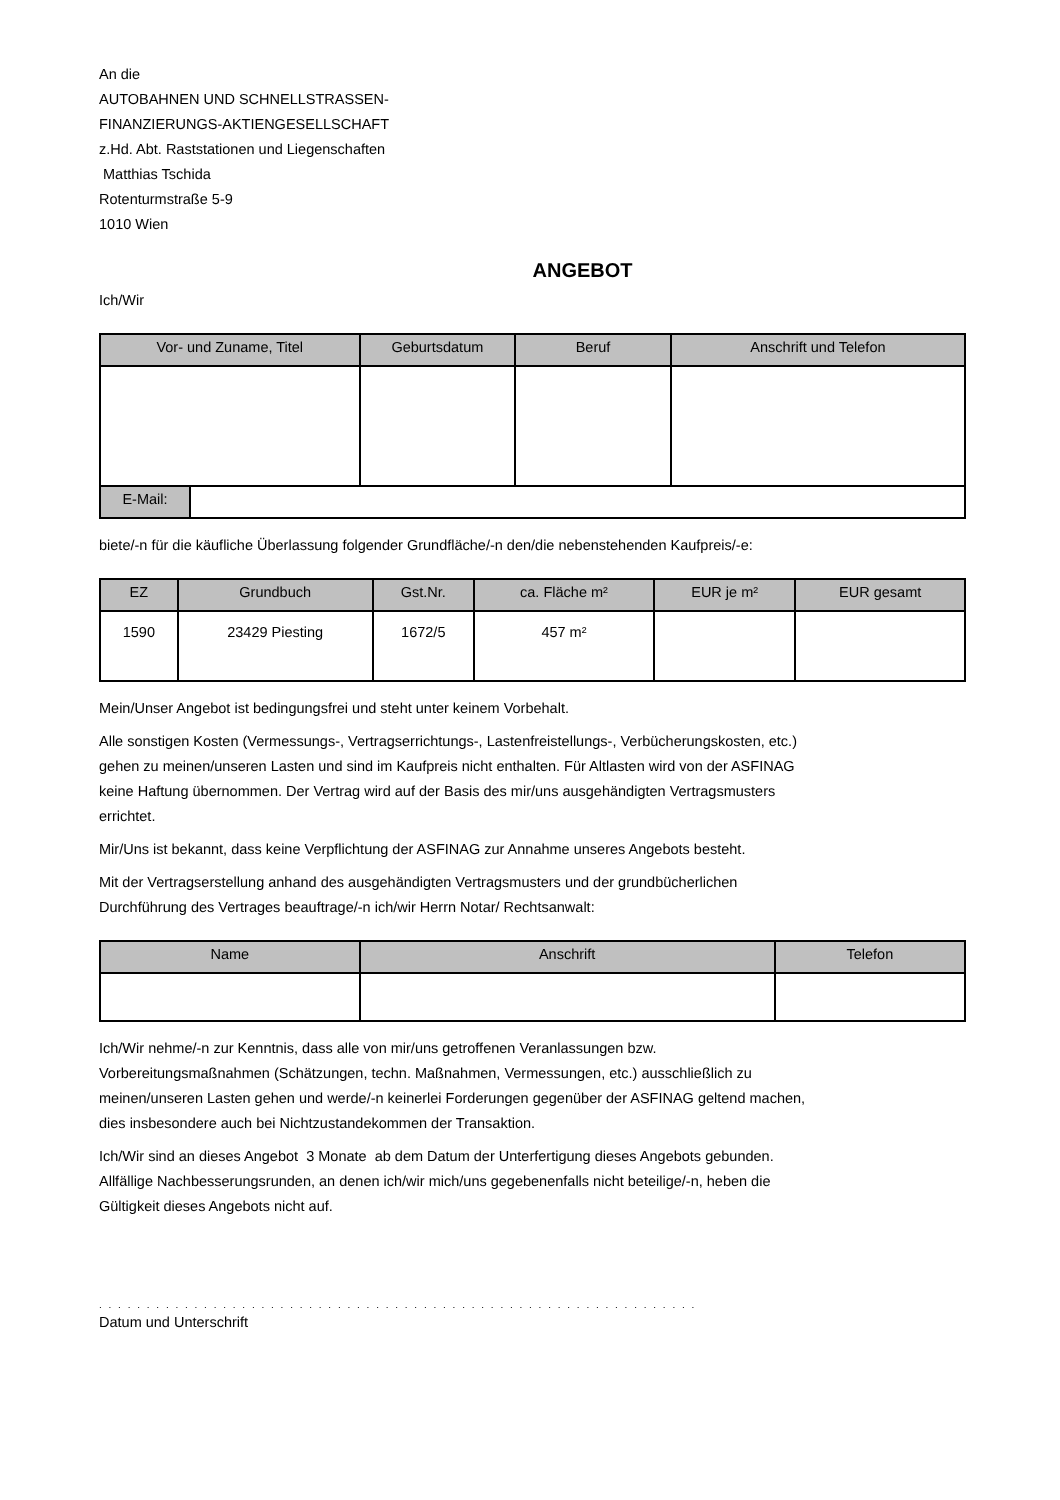An die
AUTOBAHNEN UND SCHNELLSTRASSEN-
FINANZIERUNGS-AKTIENGESELLSCHAFT
z.Hd. Abt. Raststationen und Liegenschaften
Matthias Tschida
Rotenturmstraße 5-9
1010 Wien
ANGEBOT
Ich/Wir
| Vor- und Zuname, Titel | Geburtsdatum | Beruf | Anschrift und Telefon |
| --- | --- | --- | --- |
| E-Mail: | |
biete/-n für die käufliche Überlassung folgender Grundfläche/-n den/die nebenstehenden Kaufpreis/-e:
| EZ | Grundbuch | Gst.Nr. | ca. Fläche m² | EUR je m² | EUR gesamt |
| --- | --- | --- | --- | --- | --- |
| 1590 | 23429 Piesting | 1672/5 | 457 m² | | |
Mein/Unser Angebot ist bedingungsfrei und steht unter keinem Vorbehalt.
Alle sonstigen Kosten (Vermessungs-, Vertragserrichtungs-, Lastenfreistellungs-, Verbücherungskosten, etc.)
gehen zu meinen/unseren Lasten und sind im Kaufpreis nicht enthalten. Für Altlasten wird von der ASFINAG
keine Haftung übernommen. Der Vertrag wird auf der Basis des mir/uns ausgehändigten Vertragsmusters
errichtet.
Mir/Uns ist bekannt, dass keine Verpflichtung der ASFINAG zur Annahme unseres Angebots besteht.
Mit der Vertragserstellung anhand des ausgehändigten Vertragsmusters und der grundbücherlichen
Durchführung des Vertrages beauftrage/-n ich/wir Herrn Notar/ Rechtsanwalt:
| Name | Anschrift | Telefon |
| --- | --- | --- |
Ich/Wir nehme/-n zur Kenntnis, dass alle von mir/uns getroffenen Veranlassungen bzw.
Vorbereitungsmaßnahmen (Schätzungen, techn. Maßnahmen, Vermessungen, etc.) ausschließlich zu
meinen/unseren Lasten gehen und werde/-n keinerlei Forderungen gegenüber der ASFINAG geltend machen,
dies insbesondere auch bei Nichtzustandekommen der Transaktion.
Ich/Wir sind an dieses Angebot 3 Monate ab dem Datum der Unterfertigung dieses Angebots gebunden.
Allfällige Nachbesserungsrunden, an denen ich/wir mich/uns gegebenenfalls nicht beteilige/-n, heben die
Gültigkeit dieses Angebots nicht auf.
. . . . . . . . . . . . . . . . . . . . . . . . . . . . . . . . . . . . . . . . . . . . . . . . . . . . . . . . . . . . . . .
Datum und Unterschrift